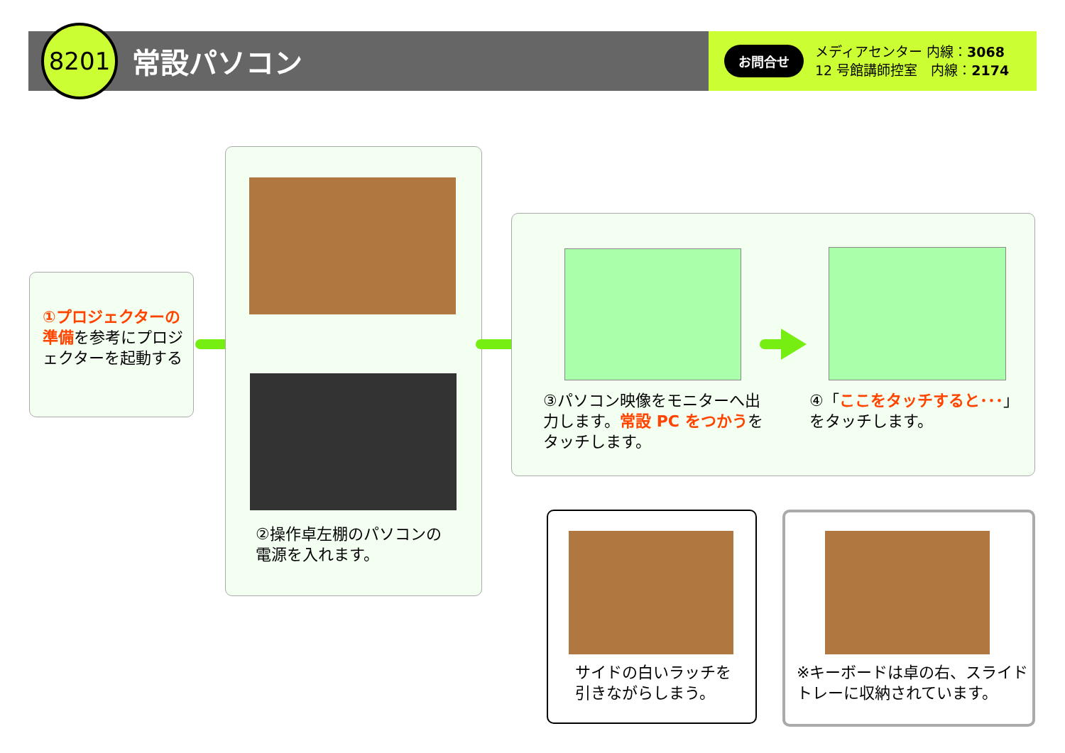8201
常設パソコン
お問合せ
メディアセンター 内線：3068
12 号館講師控室　内線：2174
①プロジェクターの準備を参考にプロジェクターを起動する
②操作卓左棚のパソコンの
電源を入れます。
③パソコン映像をモニターへ出力します。常設 PC をつかうをタッチします。
④「ここをタッチすると･･･」をタッチします。
サイドの白いラッチを
引きながらしまう。
※キーボードは卓の右、スライドトレーに収納されています。